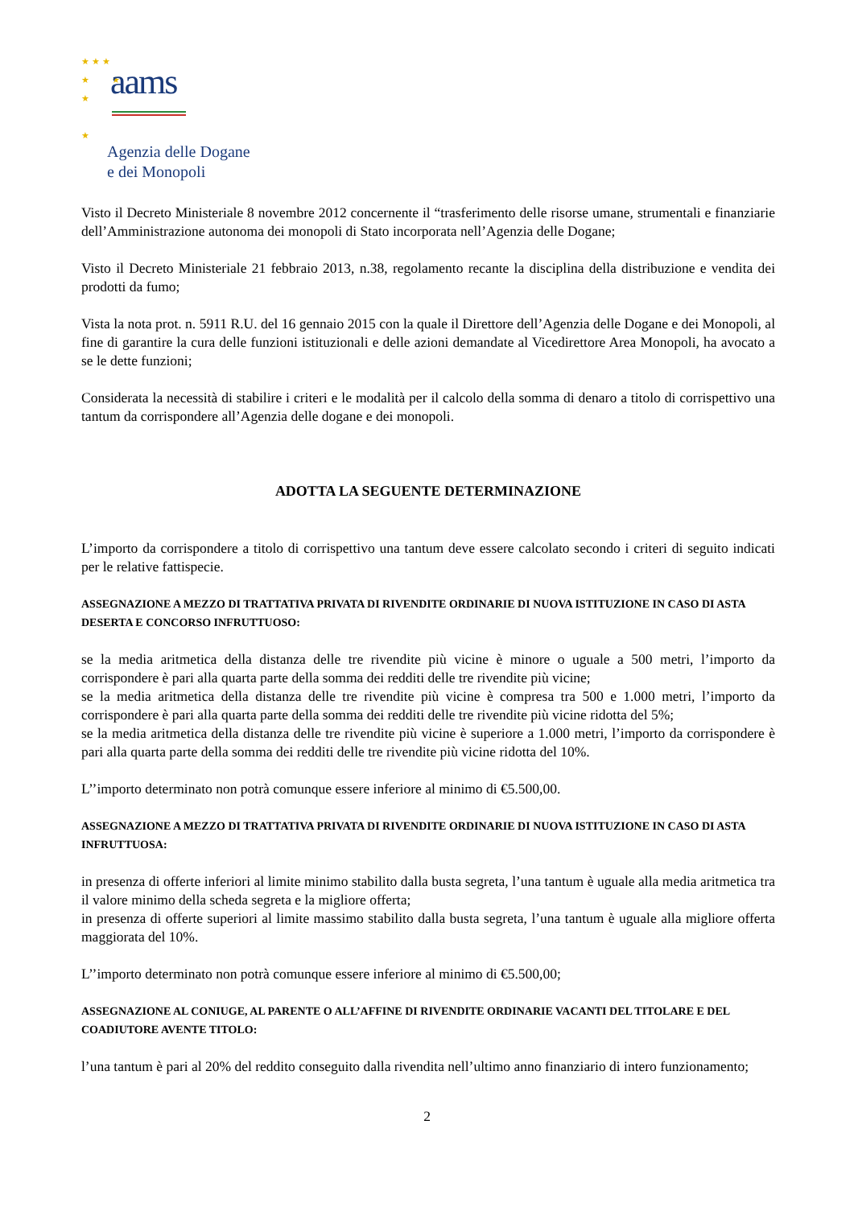★ ★ ★
★ ★
★
★
aams
Agenzia delle Dogane
e dei Monopoli
Visto il Decreto Ministeriale 8 novembre 2012 concernente il “trasferimento delle risorse umane, strumentali e finanziarie dell’Amministrazione autonoma dei monopoli di Stato incorporata nell’Agenzia delle Dogane;
Visto il Decreto Ministeriale 21 febbraio 2013, n.38, regolamento recante la disciplina della distribuzione e vendita dei prodotti da fumo;
Vista la nota prot. n. 5911 R.U. del 16 gennaio 2015 con la quale il Direttore dell’Agenzia delle Dogane e dei Monopoli, al fine di garantire la cura delle funzioni istituzionali e delle azioni demandate al Vicedirettore Area Monopoli, ha avocato a se le dette funzioni;
Considerata la necessità di stabilire i criteri e le modalità per il calcolo della somma di denaro a titolo di corrispettivo una tantum da corrispondere all’Agenzia delle dogane e dei monopoli.
ADOTTA LA SEGUENTE DETERMINAZIONE
L’importo da corrispondere a titolo di corrispettivo una tantum deve essere calcolato secondo i criteri di seguito indicati per le relative fattispecie.
ASSEGNAZIONE A MEZZO DI TRATTATIVA PRIVATA DI RIVENDITE ORDINARIE DI NUOVA ISTITUZIONE IN CASO DI ASTA DESERTA E CONCORSO INFRUTTUOSO:
se la media aritmetica della distanza delle tre rivendite più vicine è minore o uguale a 500 metri, l’importo da corrispondere è pari alla quarta parte della somma dei redditi delle tre rivendite più vicine;
se la media aritmetica della distanza delle tre rivendite più vicine è compresa tra 500 e 1.000 metri, l’importo da corrispondere è pari alla quarta parte della somma dei redditi delle tre rivendite più vicine ridotta del 5%;
se la media aritmetica della distanza delle tre rivendite più vicine è superiore a 1.000 metri, l’importo da corrispondere è pari alla quarta parte della somma dei redditi delle tre rivendite più vicine ridotta del 10%.
L’’importo determinato non potrà comunque essere inferiore al minimo di €5.500,00.
ASSEGNAZIONE A MEZZO DI TRATTATIVA PRIVATA DI RIVENDITE ORDINARIE DI NUOVA ISTITUZIONE IN CASO DI ASTA INFRUTTUOSA:
in presenza di offerte inferiori al limite minimo stabilito dalla busta segreta, l’una tantum è uguale alla media aritmetica tra il valore minimo della scheda segreta e la migliore offerta;
in presenza di offerte superiori al limite massimo stabilito dalla busta segreta, l’una tantum è uguale alla migliore offerta maggiorata del 10%.
L’’importo determinato non potrà comunque essere inferiore al minimo di €5.500,00;
ASSEGNAZIONE AL CONIUGE, AL PARENTE O ALL’AFFINE DI RIVENDITE ORDINARIE VACANTI DEL TITOLARE E DEL COADIUTORE AVENTE TITOLO:
l’una tantum è pari al 20% del reddito conseguito dalla rivendita nell’ultimo anno finanziario di intero funzionamento;
2